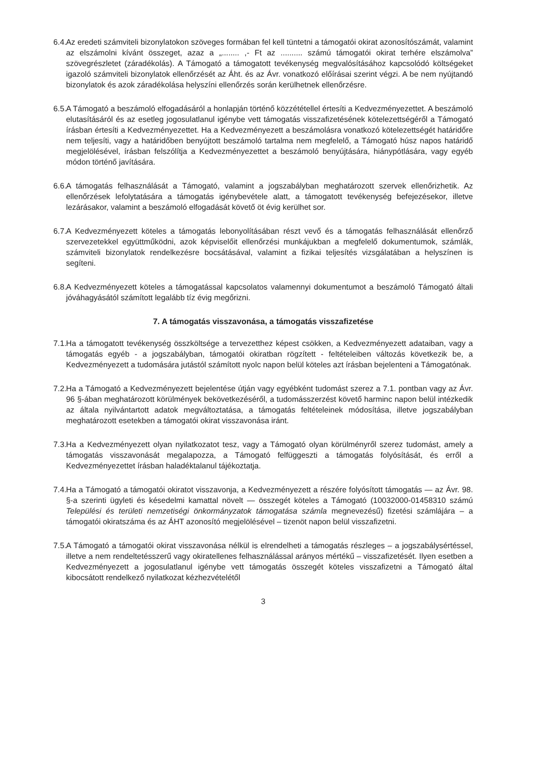6.4. Az eredeti számviteli bizonylatokon szöveges formában fel kell tüntetni a támogatói okirat azonosítószámát, valamint az elszámolni kívánt összeget, azaz a „........ ,- Ft az .......... számú támogatói okirat terhére elszámolva” szövegrészletet (záradékolás). A Támogató a támogatott tevékenység megvalósításához kapcsolódó költségeket igazoló számviteli bizonylatok ellenőrzését az Áht. és az Ávr. vonatkozó előírásai szerint végzi. A be nem nyújtandó bizonylatok és azok záradékolása helyszíni ellenőrzés során kerülhetnek ellenőrzésre.
6.5. A Támogató a beszámoló elfogadásáról a honlapján történő közzététellel értesíti a Kedvezményezettet. A beszámoló elutasításáról és az esetleg jogosulatlanul igénybe vett támogatás visszafizetésének kötelezettségéről a Támogató írásban értesíti a Kedvezményezettet. Ha a Kedvezményezett a beszámolásra vonatkozó kötelezettségét határidőre nem teljesíti, vagy a határidőben benyújtott beszámoló tartalma nem megfelelő, a Támogató húsz napos határidő megjelölésével, írásban felszólítja a Kedvezményezettet a beszámoló benyújtására, hiánypótlására, vagy egyéb módon történő javítására.
6.6. A támogatás felhasználását a Támogató, valamint a jogszabályban meghatározott szervek ellenőrizhetik. Az ellenőrzések lefolytatására a támogatás igénybevétele alatt, a támogatott tevékenység befejezésekor, illetve lezárásakor, valamint a beszámoló elfogadását követő öt évig kerülhet sor.
6.7. A Kedvezményezett köteles a támogatás lebonyolításában részt vevő és a támogatás felhasználását ellenőrző szervezetekkel együttműködni, azok képviselőit ellenőrzési munkájukban a megfelelő dokumentumok, számlák, számviteli bizonylatok rendelkezésre bocsátásával, valamint a fizikai teljesítés vizsgálatában a helyszínen is segíteni.
6.8. A Kedvezményezett köteles a támogatással kapcsolatos valamennyi dokumentumot a beszámoló Támogató általi jóváhagyásától számított legalább tíz évig megőrizni.
7. A támogatás visszavonása, a támogatás visszafizetése
7.1. Ha a támogatott tevékenység összköltsége a tervezetthez képest csökken, a Kedvezményezett adataiban, vagy a támogatás egyéb - a jogszabályban, támogatói okiratban rögzített - feltételeiben változás következik be, a Kedvezményezett a tudomására jutástól számított nyolc napon belül köteles azt írásban bejelenteni a Támogatónak.
7.2. Ha a Támogató a Kedvezményezett bejelentése útján vagy egyébként tudomást szerez a 7.1. pontban vagy az Ávr. 96 §-ában meghatározott körülmények bekövetkezéséről, a tudomásszerzést követő harminc napon belül intézkedik az általa nyilvántartott adatok megváltoztatása, a támogatás feltételeinek módosítása, illetve jogszabályban meghatározott esetekben a támogatói okirat visszavonása iránt.
7.3. Ha a Kedvezményezett olyan nyilatkozatot tesz, vagy a Támogató olyan körülményről szerez tudomást, amely a támogatás visszavonását megalapozza, a Támogató felfüggeszti a támogatás folyósítását, és erről a Kedvezményezettet írásban haladéktalanul tájékoztatja.
7.4. Ha a Támogató a támogatói okiratot visszavonja, a Kedvezményezett a részére folyósított támogatás — az Ávr. 98. §-a szerinti ügyleti és késedelmi kamattal növelt — összegét köteles a Támogató (10032000-01458310 számú Települési és területi nemzetiségi önkormányzatok támogatása számla megnevezésű) fizetési számlájára – a támogatói okiratszáma és az ÁHT azonosító megjelölésével – tizenöt napon belül visszafizetni.
7.5. A Támogató a támogatói okirat visszavonása nélkül is elrendelheti a támogatás részleges – a jogszabálysértéssel, illetve a nem rendeltetésszerű vagy okiratellenes felhasználással arányos mértékű – visszafizetését. Ilyen esetben a Kedvezményezett a jogosulatlanul igénybe vett támogatás összegét köteles visszafizetni a Támogató által kibocsátott rendelkező nyilatkozat kézhezvételétől
3